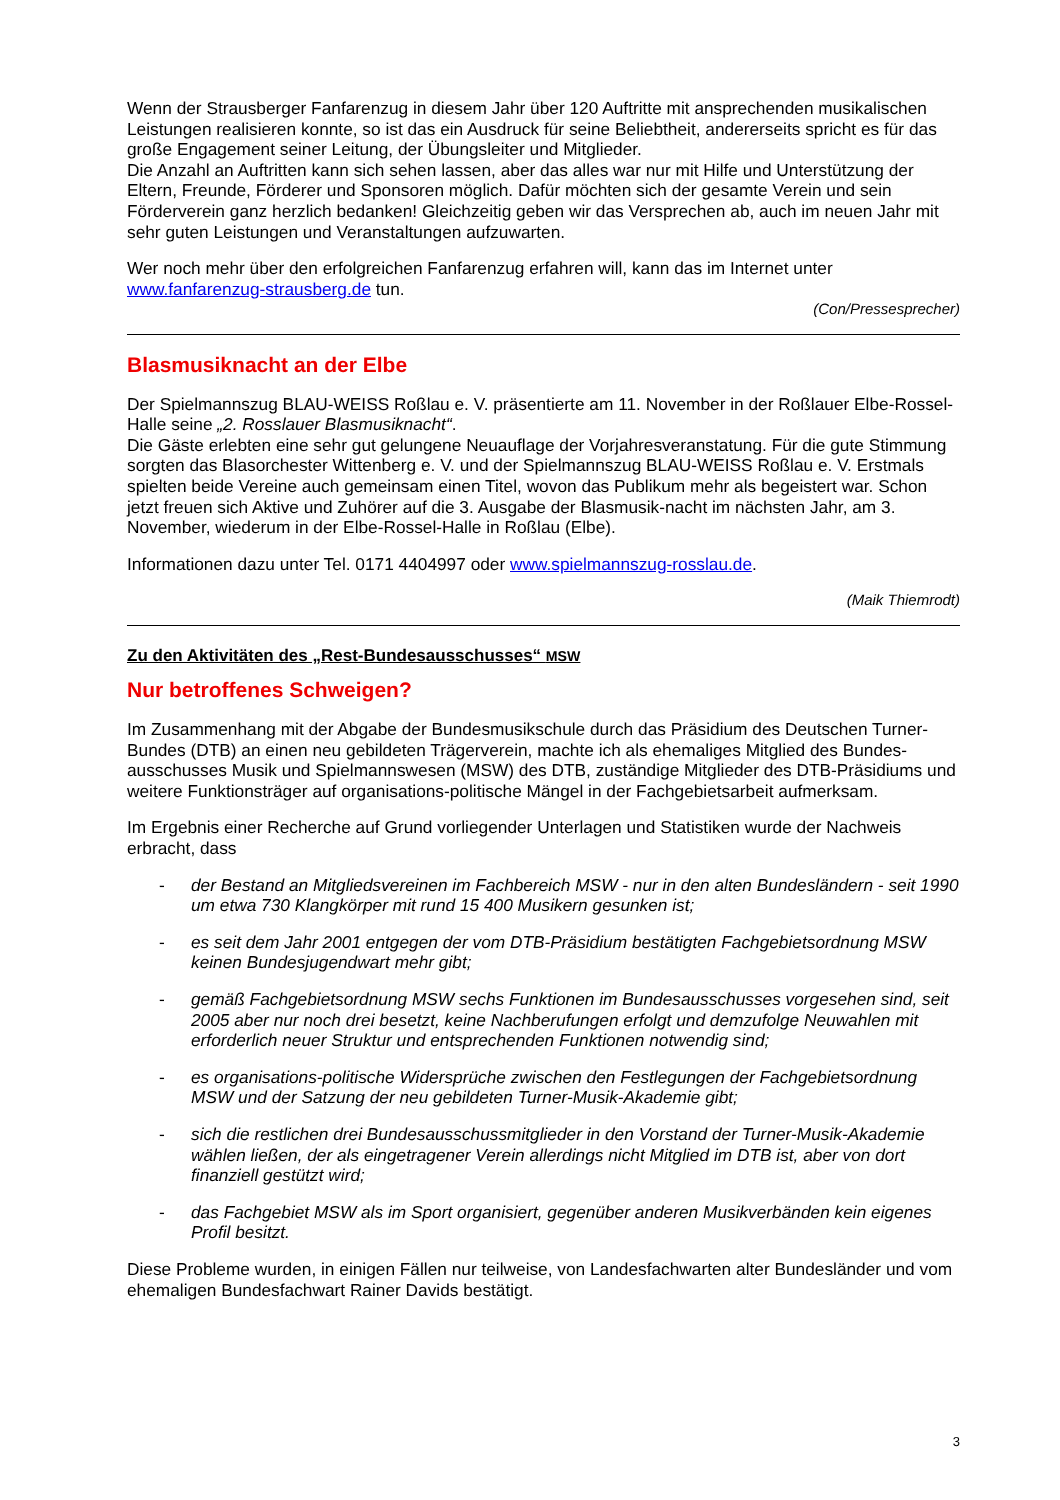Wenn der Strausberger Fanfarenzug in diesem Jahr über 120 Auftritte mit ansprechenden musikalischen Leistungen realisieren konnte, so ist das ein Ausdruck für seine Beliebtheit, andererseits spricht es für das große Engagement seiner Leitung, der Übungsleiter und Mitglieder.
Die Anzahl an Auftritten kann sich sehen lassen, aber das alles war nur mit Hilfe und Unterstützung der Eltern, Freunde, Förderer und Sponsoren möglich. Dafür möchten sich der gesamte Verein und sein Förderverein ganz herzlich bedanken! Gleichzeitig geben wir das Versprechen ab, auch im neuen Jahr mit sehr guten Leistungen und Veranstaltungen aufzuwarten.
Wer noch mehr über den erfolgreichen Fanfarenzug erfahren will, kann das im Internet unter www.fanfarenzug-strausberg.de tun.
(Con/Pressesprecher)
Blasmusiknacht an der Elbe
Der Spielmannszug BLAU-WEISS Roßlau e. V. präsentierte am 11. November in der Roßlauer Elbe-Rossel-Halle seine „2. Rosslauer Blasmusiknacht“.
Die Gäste erlebten eine sehr gut gelungene Neuauflage der Vorjahresveranstatung. Für die gute Stimmung sorgten das Blasorchester Wittenberg e. V. und der Spielmannszug BLAU-WEISS Roßlau e. V. Erstmals spielten beide Vereine auch gemeinsam einen Titel, wovon das Publikum mehr als begeistert war. Schon jetzt freuen sich Aktive und Zuhörer auf die 3. Ausgabe der Blasmusik-nacht im nächsten Jahr, am 3. November, wiederum in der Elbe-Rossel-Halle in Roßlau (Elbe).
Informationen dazu unter Tel. 0171 4404997 oder www.spielmannszug-rosslau.de.
(Maik Thiemrodt)
Zu den Aktivitäten des „Rest-Bundesausschusses“ MSW
Nur betroffenes Schweigen?
Im Zusammenhang mit der Abgabe der Bundesmusikschule durch das Präsidium des Deutschen Turner-Bundes (DTB) an einen neu gebildeten Trägerverein, machte ich als ehemaliges Mitglied des Bundes-ausschusses Musik und Spielmannswesen (MSW) des DTB, zuständige Mitglieder des DTB-Präsidiums und weitere Funktionsträger auf organisations-politische Mängel in der Fachgebietsarbeit aufmerksam.
Im Ergebnis einer Recherche auf Grund vorliegender Unterlagen und Statistiken wurde der Nachweis erbracht, dass
- der Bestand an Mitgliedsvereinen im Fachbereich MSW - nur in den alten Bundesländern - seit 1990 um etwa 730 Klangkörper mit rund 15 400 Musikern gesunken ist;
- es seit dem Jahr 2001 entgegen der vom DTB-Präsidium bestätigten Fachgebietsordnung MSW keinen Bundesjugendwart mehr gibt;
- gemäß Fachgebietsordnung MSW sechs Funktionen im Bundesausschusses vorgesehen sind, seit 2005 aber nur noch drei besetzt, keine Nachberufungen erfolgt und demzufolge Neuwahlen mit erforderlich neuer Struktur und entsprechenden Funktionen notwendig sind;
- es organisations-politische Widersprüche zwischen den Festlegungen der Fachgebietsordnung MSW und der Satzung der neu gebildeten Turner-Musik-Akademie gibt;
- sich die restlichen drei Bundesausschussmitglieder in den Vorstand der Turner-Musik-Akademie wählen ließen, der als eingetragener Verein allerdings nicht Mitglied im DTB ist, aber von dort finanziell gestützt wird;
- das Fachgebiet MSW als im Sport organisiert, gegenüber anderen Musikverbänden kein eigenes Profil besitzt.
Diese Probleme wurden, in einigen Fällen nur teilweise, von Landesfachwarten alter Bundesländer und vom ehemaligen Bundesfachwart Rainer Davids bestätigt.
3